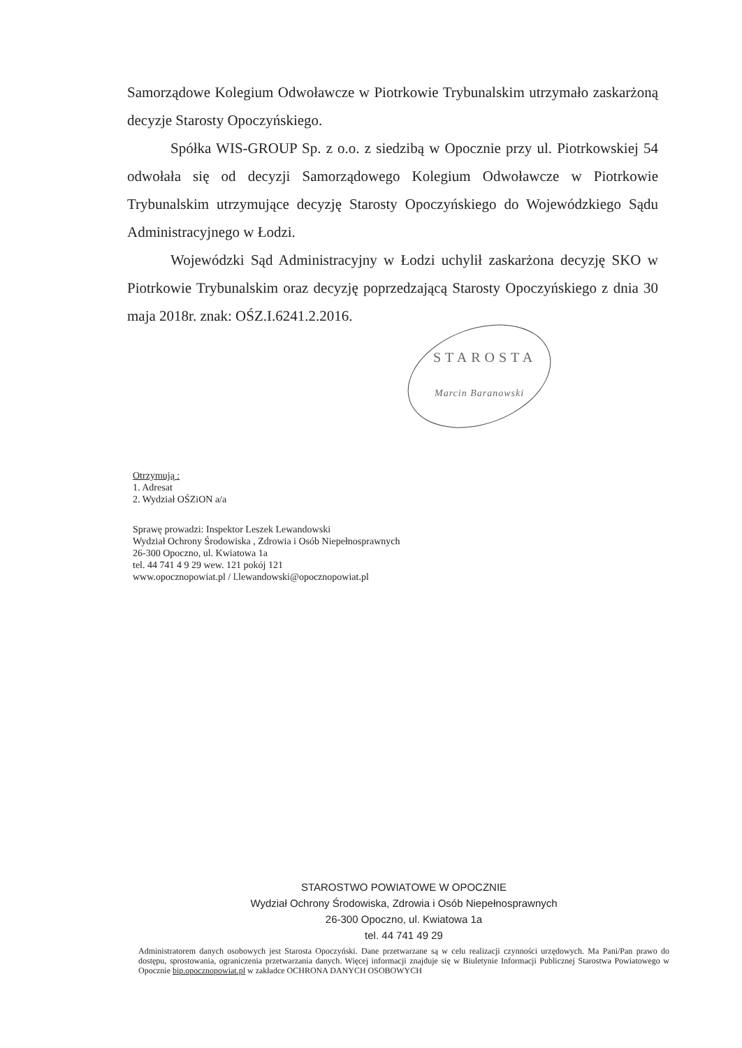Samorządowe Kolegium Odwoławcze w Piotrkowie Trybunalskim utrzymało zaskarżoną decyzje Starosty Opoczyńskiego.
Spółka WIS-GROUP Sp. z o.o. z siedzibą w Opocznie przy ul. Piotrkowskiej 54 odwołała się od decyzji Samorządowego Kolegium Odwoławcze w Piotrkowie Trybunalskim utrzymujące decyzję Starosty Opoczyńskiego do Wojewódzkiego Sądu Administracyjnego w Łodzi.
Wojewódzki Sąd Administracyjny w Łodzi uchylił zaskarżona decyzję SKO w Piotrkowie Trybunalskim oraz decyzję poprzedzającą Starosty Opoczyńskiego z dnia 30 maja 2018r. znak: OŚZ.I.6241.2.2016.
STAROSTA
Marcin Baranowski
Otrzymują :
1. Adresat
2. Wydział OŚZiON a/a
Sprawę prowadzi: Inspektor Leszek Lewandowski
Wydział Ochrony Środowiska , Zdrowia i Osób Niepełnosprawnych
26-300 Opoczno, ul. Kwiatowa 1a
tel. 44 741 4 9 29 wew. 121 pokój 121
www.opocznopowiat.pl / l.lewandowski@opocznopowiat.pl
STAROSTWO POWIATOWE W OPOCZNIE
Wydział Ochrony Środowiska, Zdrowia i Osób Niepełnosprawnych
26-300 Opoczno, ul. Kwiatowa 1a
tel. 44 741 49 29
Administratorem danych osobowych jest Starosta Opoczyński. Dane przetwarzane są w celu realizacji czynności urzędowych. Ma Pani/Pan prawo do dostępu, sprostowania, ograniczenia przetwarzania danych. Więcej informacji znajduje się w Biuletynie Informacji Publicznej Starostwa Powiatowego w Opocznie bip.opocznopowiat.pl w zakładce OCHRONA DANYCH OSOBOWYCH